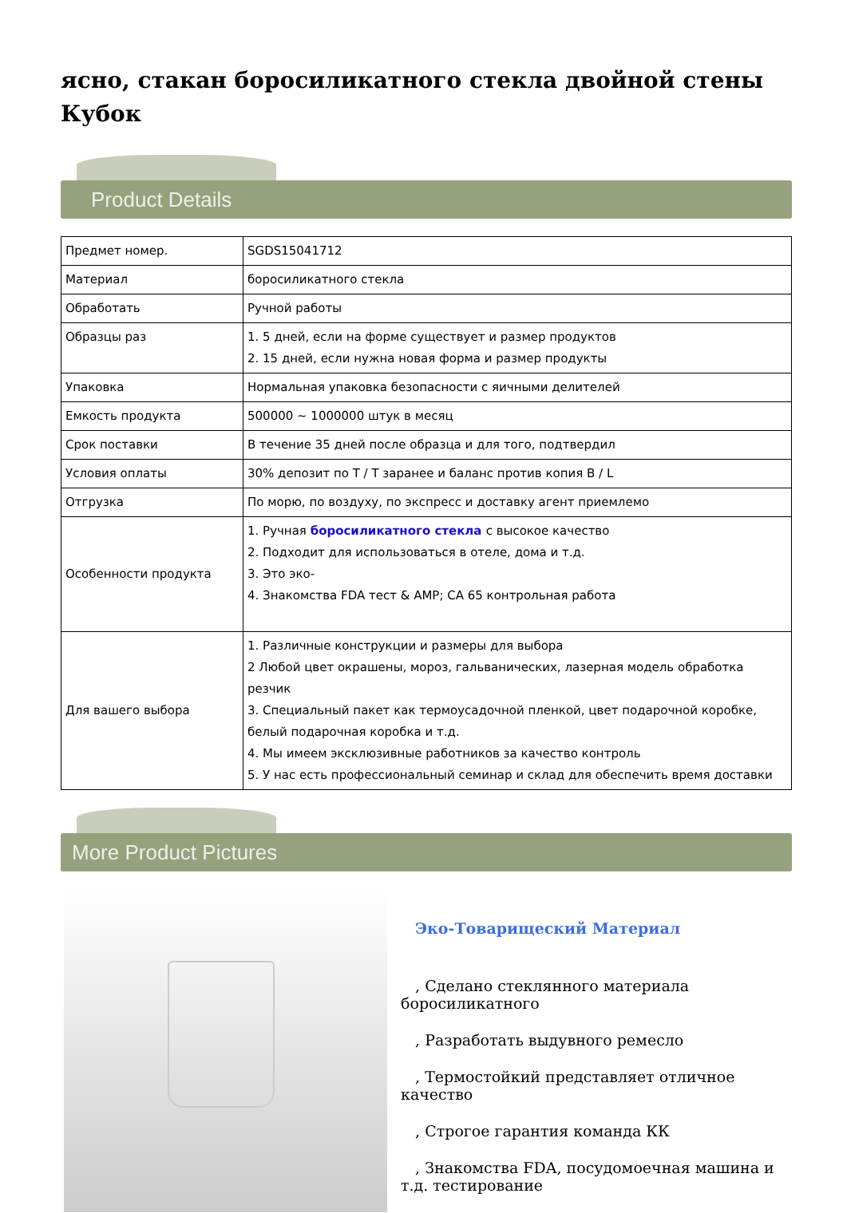ясно, стакан боросиликатного стекла двойной стены Кубок
Product Details
| Предмет номер. | SGDS15041712 |
| Материал | боросиликатного стекла |
| Обработать | Ручной работы |
| Образцы раз | 1. 5 дней, если на форме существует и размер продуктов 2. 15 дней, если нужна новая форма и размер продукты |
| Упаковка | Нормальная упаковка безопасности с яичными делителей |
| Емкость продукта | 500000 ~ 1000000 штук в месяц |
| Срок поставки | В течение 35 дней после образца и для того, подтвердил |
| Условия оплаты | 30% депозит по T / T заранее и баланс против копия B / L |
| Отгрузка | По морю, по воздуху, по экспресс и доставку агент приемлемо |
| Особенности продукта | 1. Ручная боросиликатного стекла с высокое качество 2. Подходит для использоваться в отеле, дома и т.д. 3. Это эко- 4. Знакомства FDA тест & AMP; CA 65 контрольная работа |
| Для вашего выбора | 1. Различные конструкции и размеры для выбора 2 Любой цвет окрашены, мороз, гальванических, лазерная модель обработка резчик 3. Специальный пакет как термоусадочной пленкой, цвет подарочной коробке, белый подарочная коробка и т.д. 4. Мы имеем эксклюзивные работников за качество контроль 5. У нас есть профессиональный семинар и склад для обеспечить время доставки |
More Product Pictures
Эко-Товарищеский Материал
, Сделано стеклянного материала боросиликатного
, Разработать выдувного ремесло
, Термостойкий представляет отличное качество
, Строгое гарантия команда КК
, Знакомства FDA, посудомоечная машина и т.д. тестирование